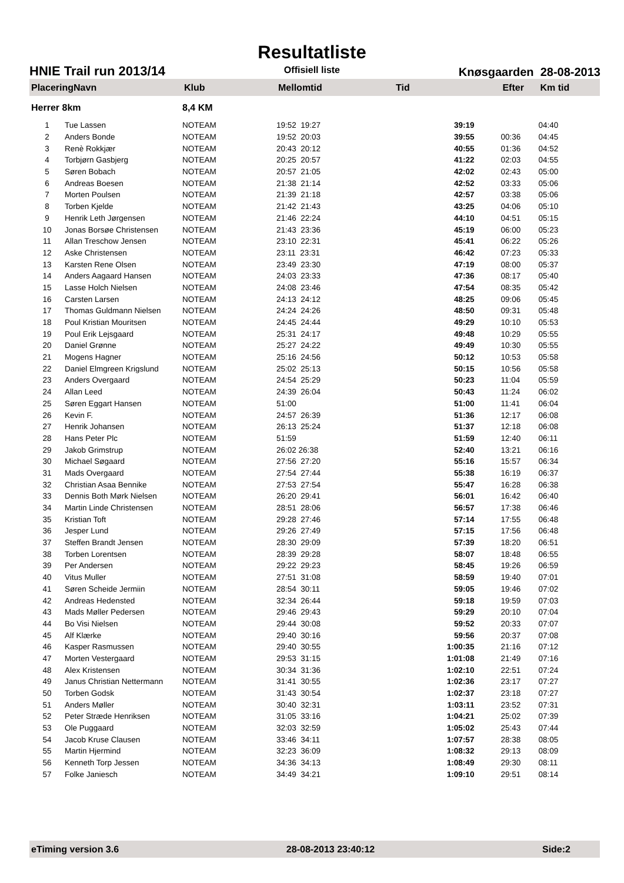Resultatliste
HNIE Trail run 2013/14 Offisiell liste Knøsgaarden 28-08-2013
| PlaceringNavn | | Klub | Mellomtid | Tid | Efter | Km tid |
| --- | --- | --- | --- | --- | --- | --- |
| Herrer 8km | | 8,4 KM | | | | |
| 1 | Tue Lassen | NOTEAM | 19:52 19:27 | 39:19 | | 04:40 |
| 2 | Anders Bonde | NOTEAM | 19:52 20:03 | 39:55 | 00:36 | 04:45 |
| 3 | Renè Rokkjær | NOTEAM | 20:43 20:12 | 40:55 | 01:36 | 04:52 |
| 4 | Torbjørn Gasbjerg | NOTEAM | 20:25 20:57 | 41:22 | 02:03 | 04:55 |
| 5 | Søren Bobach | NOTEAM | 20:57 21:05 | 42:02 | 02:43 | 05:00 |
| 6 | Andreas Boesen | NOTEAM | 21:38 21:14 | 42:52 | 03:33 | 05:06 |
| 7 | Morten Poulsen | NOTEAM | 21:39 21:18 | 42:57 | 03:38 | 05:06 |
| 8 | Torben Kjelde | NOTEAM | 21:42 21:43 | 43:25 | 04:06 | 05:10 |
| 9 | Henrik Leth Jørgensen | NOTEAM | 21:46 22:24 | 44:10 | 04:51 | 05:15 |
| 10 | Jonas Borsøe Christensen | NOTEAM | 21:43 23:36 | 45:19 | 06:00 | 05:23 |
| 11 | Allan Treschow Jensen | NOTEAM | 23:10 22:31 | 45:41 | 06:22 | 05:26 |
| 12 | Aske Christensen | NOTEAM | 23:11 23:31 | 46:42 | 07:23 | 05:33 |
| 13 | Karsten Rene Olsen | NOTEAM | 23:49 23:30 | 47:19 | 08:00 | 05:37 |
| 14 | Anders Aagaard Hansen | NOTEAM | 24:03 23:33 | 47:36 | 08:17 | 05:40 |
| 15 | Lasse Holch Nielsen | NOTEAM | 24:08 23:46 | 47:54 | 08:35 | 05:42 |
| 16 | Carsten Larsen | NOTEAM | 24:13 24:12 | 48:25 | 09:06 | 05:45 |
| 17 | Thomas Guldmann Nielsen | NOTEAM | 24:24 24:26 | 48:50 | 09:31 | 05:48 |
| 18 | Poul Kristian Mouritsen | NOTEAM | 24:45 24:44 | 49:29 | 10:10 | 05:53 |
| 19 | Poul Erik Lejsgaard | NOTEAM | 25:31 24:17 | 49:48 | 10:29 | 05:55 |
| 20 | Daniel Grønne | NOTEAM | 25:27 24:22 | 49:49 | 10:30 | 05:55 |
| 21 | Mogens Hagner | NOTEAM | 25:16 24:56 | 50:12 | 10:53 | 05:58 |
| 22 | Daniel Elmgreen Krigslund | NOTEAM | 25:02 25:13 | 50:15 | 10:56 | 05:58 |
| 23 | Anders Overgaard | NOTEAM | 24:54 25:29 | 50:23 | 11:04 | 05:59 |
| 24 | Allan Leed | NOTEAM | 24:39 26:04 | 50:43 | 11:24 | 06:02 |
| 25 | Søren Eggart Hansen | NOTEAM | 51:00 | 51:00 | 11:41 | 06:04 |
| 26 | Kevin F. | NOTEAM | 24:57 26:39 | 51:36 | 12:17 | 06:08 |
| 27 | Henrik Johansen | NOTEAM | 26:13 25:24 | 51:37 | 12:18 | 06:08 |
| 28 | Hans Peter Plc | NOTEAM | 51:59 | 51:59 | 12:40 | 06:11 |
| 29 | Jakob Grimstrup | NOTEAM | 26:02 26:38 | 52:40 | 13:21 | 06:16 |
| 30 | Michael Søgaard | NOTEAM | 27:56 27:20 | 55:16 | 15:57 | 06:34 |
| 31 | Mads Overgaard | NOTEAM | 27:54 27:44 | 55:38 | 16:19 | 06:37 |
| 32 | Christian Asaa Bennike | NOTEAM | 27:53 27:54 | 55:47 | 16:28 | 06:38 |
| 33 | Dennis Both Mørk Nielsen | NOTEAM | 26:20 29:41 | 56:01 | 16:42 | 06:40 |
| 34 | Martin Linde Christensen | NOTEAM | 28:51 28:06 | 56:57 | 17:38 | 06:46 |
| 35 | Kristian Toft | NOTEAM | 29:28 27:46 | 57:14 | 17:55 | 06:48 |
| 36 | Jesper Lund | NOTEAM | 29:26 27:49 | 57:15 | 17:56 | 06:48 |
| 37 | Steffen Brandt Jensen | NOTEAM | 28:30 29:09 | 57:39 | 18:20 | 06:51 |
| 38 | Torben Lorentsen | NOTEAM | 28:39 29:28 | 58:07 | 18:48 | 06:55 |
| 39 | Per Andersen | NOTEAM | 29:22 29:23 | 58:45 | 19:26 | 06:59 |
| 40 | Vitus Muller | NOTEAM | 27:51 31:08 | 58:59 | 19:40 | 07:01 |
| 41 | Søren Scheide Jermiin | NOTEAM | 28:54 30:11 | 59:05 | 19:46 | 07:02 |
| 42 | Andreas Hedensted | NOTEAM | 32:34 26:44 | 59:18 | 19:59 | 07:03 |
| 43 | Mads Møller Pedersen | NOTEAM | 29:46 29:43 | 59:29 | 20:10 | 07:04 |
| 44 | Bo Visi Nielsen | NOTEAM | 29:44 30:08 | 59:52 | 20:33 | 07:07 |
| 45 | Alf Klærke | NOTEAM | 29:40 30:16 | 59:56 | 20:37 | 07:08 |
| 46 | Kasper Rasmussen | NOTEAM | 29:40 30:55 | 1:00:35 | 21:16 | 07:12 |
| 47 | Morten Vestergaard | NOTEAM | 29:53 31:15 | 1:01:08 | 21:49 | 07:16 |
| 48 | Alex Kristensen | NOTEAM | 30:34 31:36 | 1:02:10 | 22:51 | 07:24 |
| 49 | Janus Christian Nettermann | NOTEAM | 31:41 30:55 | 1:02:36 | 23:17 | 07:27 |
| 50 | Torben Godsk | NOTEAM | 31:43 30:54 | 1:02:37 | 23:18 | 07:27 |
| 51 | Anders Møller | NOTEAM | 30:40 32:31 | 1:03:11 | 23:52 | 07:31 |
| 52 | Peter Stræde Henriksen | NOTEAM | 31:05 33:16 | 1:04:21 | 25:02 | 07:39 |
| 53 | Ole Puggaard | NOTEAM | 32:03 32:59 | 1:05:02 | 25:43 | 07:44 |
| 54 | Jacob Kruse Clausen | NOTEAM | 33:46 34:11 | 1:07:57 | 28:38 | 08:05 |
| 55 | Martin Hjermind | NOTEAM | 32:23 36:09 | 1:08:32 | 29:13 | 08:09 |
| 56 | Kenneth Torp Jessen | NOTEAM | 34:36 34:13 | 1:08:49 | 29:30 | 08:11 |
| 57 | Folke Janiesch | NOTEAM | 34:49 34:21 | 1:09:10 | 29:51 | 08:14 |
eTiming version 3.6 28-08-2013 23:40:12 Side:2